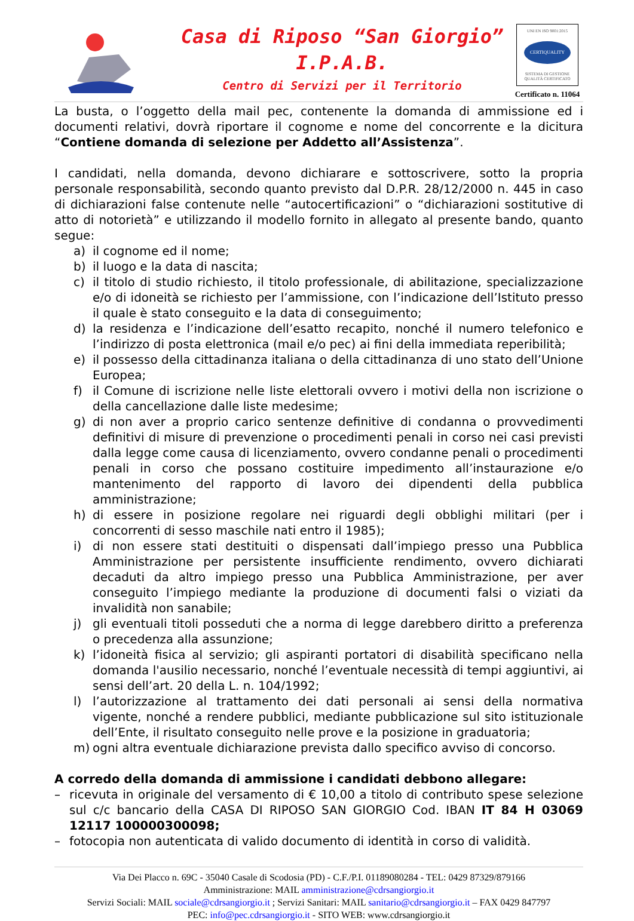Casa di Riposo “San Giorgio”
I.P.A.B.
Centro di Servizi per il Territorio
UNI EN ISO 9001:2015
CERTIQUALITY
SISTEMA DI GESTIONE QUALITÀ CERTIFICATO
Certificato n. 11064
La busta, o l’oggetto della mail pec, contenente la domanda di ammissione ed i documenti relativi, dovrà riportare il cognome e nome del concorrente e la dicitura “Contiene domanda di selezione per Addetto all’Assistenza”.
I candidati, nella domanda, devono dichiarare e sottoscrivere, sotto la propria personale responsabilità, secondo quanto previsto dal D.P.R. 28/12/2000 n. 445 in caso di dichiarazioni false contenute nelle “autocertificazioni” o “dichiarazioni sostitutive di atto di notorietà” e utilizzando il modello fornito in allegato al presente bando, quanto segue:
a) il cognome ed il nome;
b) il luogo e la data di nascita;
c) il titolo di studio richiesto, il titolo professionale, di abilitazione, specializzazione e/o di idoneità se richiesto per l’ammissione, con l’indicazione dell’Istituto presso il quale è stato conseguito e la data di conseguimento;
d) la residenza e l’indicazione dell’esatto recapito, nonché il numero telefonico e l’indirizzo di posta elettronica (mail e/o pec) ai fini della immediata reperibilità;
e) il possesso della cittadinanza italiana o della cittadinanza di uno stato dell’Unione Europea;
f) il Comune di iscrizione nelle liste elettorali ovvero i motivi della non iscrizione o della cancellazione dalle liste medesime;
g) di non aver a proprio carico sentenze definitive di condanna o provvedimenti definitivi di misure di prevenzione o procedimenti penali in corso nei casi previsti dalla legge come causa di licenziamento, ovvero condanne penali o procedimenti penali in corso che possano costituire impedimento all’instaurazione e/o mantenimento del rapporto di lavoro dei dipendenti della pubblica amministrazione;
h) di essere in posizione regolare nei riguardi degli obblighi militari (per i concorrenti di sesso maschile nati entro il 1985);
i) di non essere stati destituiti o dispensati dall’impiego presso una Pubblica Amministrazione per persistente insufficiente rendimento, ovvero dichiarati decaduti da altro impiego presso una Pubblica Amministrazione, per aver conseguito l’impiego mediante la produzione di documenti falsi o viziati da invalidità non sanabile;
j) gli eventuali titoli posseduti che a norma di legge darebbero diritto a preferenza o precedenza alla assunzione;
k) l’idoneità fisica al servizio; gli aspiranti portatori di disabilità specificano nella domanda l'ausilio necessario, nonché l’eventuale necessità di tempi aggiuntivi, ai sensi dell’art. 20 della L. n. 104/1992;
l) l’autorizzazione al trattamento dei dati personali ai sensi della normativa vigente, nonché a rendere pubblici, mediante pubblicazione sul sito istituzionale dell’Ente, il risultato conseguito nelle prove e la posizione in graduatoria;
m) ogni altra eventuale dichiarazione prevista dallo specifico avviso di concorso.
A corredo della domanda di ammissione i candidati debbono allegare:
– ricevuta in originale del versamento di € 10,00 a titolo di contributo spese selezione sul c/c bancario della CASA DI RIPOSO SAN GIORGIO Cod. IBAN IT 84 H 03069 12117 100000300098;
– fotocopia non autenticata di valido documento di identità in corso di validità.
Via Dei Placco n. 69C - 35040 Casale di Scodosia (PD) - C.F./P.I. 01189080284 - TEL: 0429 87329/879166
Amministrazione: MAIL amministrazione@cdrsangiorgio.it
Servizi Sociali: MAIL sociale@cdrsangiorgio.it ; Servizi Sanitari: MAIL sanitario@cdrsangiorgio.it – FAX 0429 847797
PEC: info@pec.cdrsangiorgio.it - SITO WEB: www.cdrsangiorgio.it